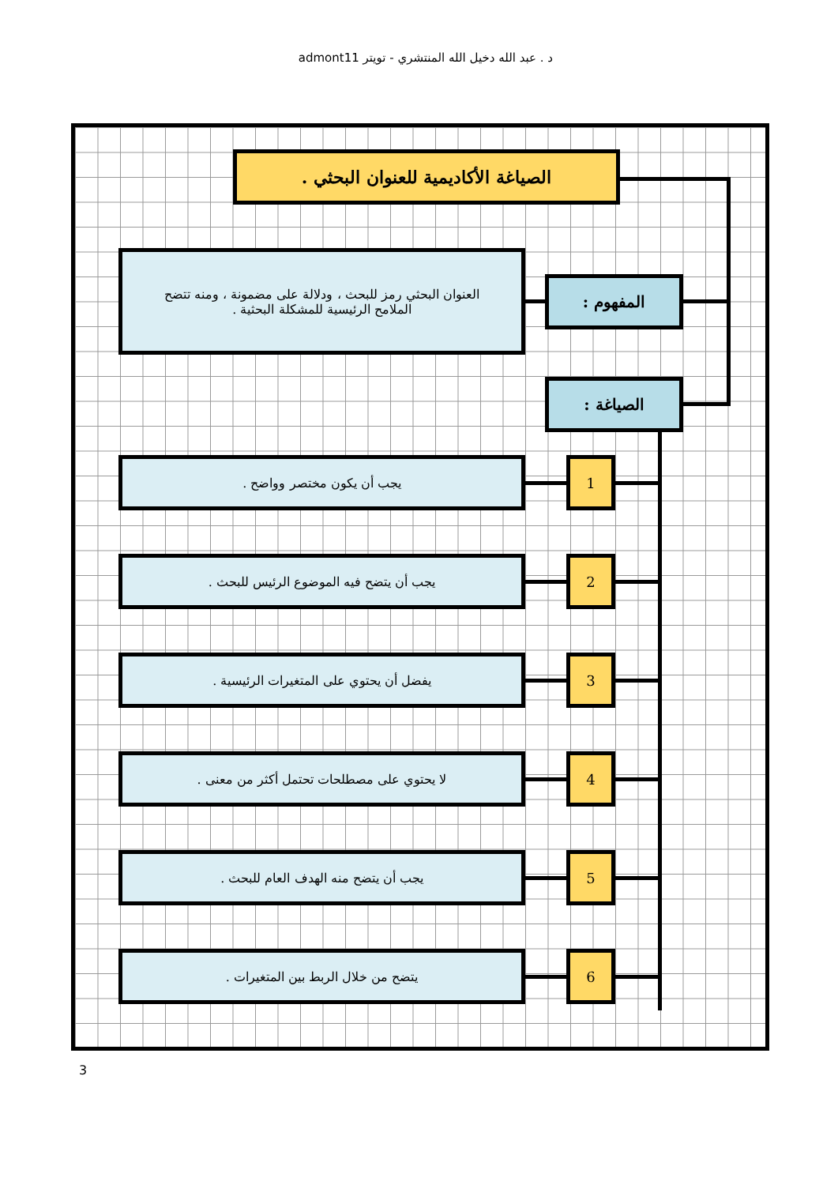د . عبد الله دخيل الله المنتشري - تويتر admont11
الصياغة الأكاديمية للعنوان البحثي .
العنوان البحثي رمز للبحث ، ودلالة على مضمونة ، ومنه تتضح الملامح الرئيسية للمشكلة البحثية .
المفهوم :
الصياغة :
يجب أن يكون مختصر وواضح . 1
يجب أن يتضح فيه الموضوع الرئيس للبحث . 2
يفضل أن يحتوي على المتغيرات الرئيسية . 3
لا يحتوي على مصطلحات تحتمل أكثر من معنى . 4
يجب أن يتضح منه الهدف العام للبحث . 5
يتضح من خلال الربط بين المتغيرات . 6
3